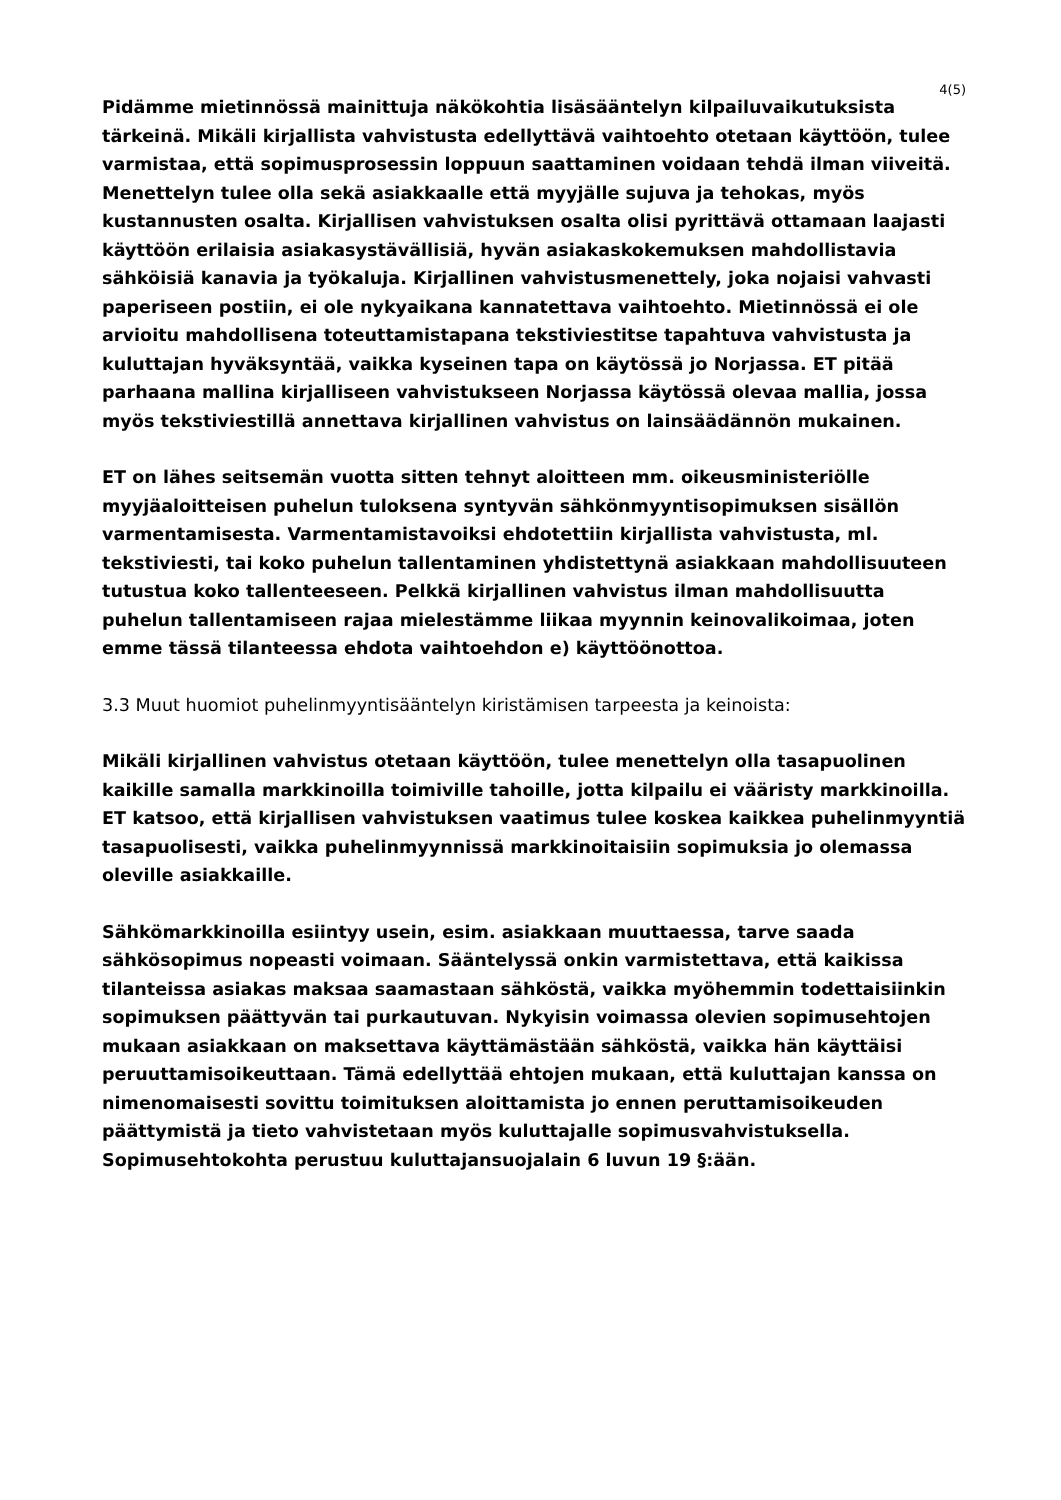4(5)
Pidämme mietinnössä mainittuja näkökohtia lisäsääntelyn kilpailuvaikutuksista tärkeinä. Mikäli kirjallista vahvistusta edellyttävä vaihtoehto otetaan käyttöön, tulee varmistaa, että sopimusprosessin loppuun saattaminen voidaan tehdä ilman viiveitä. Menettelyn tulee olla sekä asiakkaalle että myyjälle sujuva ja tehokas, myös kustannusten osalta. Kirjallisen vahvistuksen osalta olisi pyrittävä ottamaan laajasti käyttöön erilaisia asiakasystävällisiä, hyvän asiakaskokemuksen mahdollistavia sähköisiä kanavia ja työkaluja. Kirjallinen vahvistusmenettely, joka nojaisi vahvasti paperiseen postiin, ei ole nykyaikana kannatettava vaihtoehto. Mietinnössä ei ole arvioitu mahdollisena toteuttamistapana tekstiviestitse tapahtuva vahvistusta ja kuluttajan hyväksyntää, vaikka kyseinen tapa on käytössä jo Norjassa. ET pitää parhaana mallina kirjalliseen vahvistukseen Norjassa käytössä olevaa mallia, jossa myös tekstiviestillä annettava kirjallinen vahvistus on lainsäädännön mukainen.
ET on lähes seitsemän vuotta sitten tehnyt aloitteen mm. oikeusministeriölle myyjäaloitteisen puhelun tuloksena syntyvän sähkönmyyntisopimuksen sisällön varmentamisesta. Varmentamistavoiksi ehdotettiin kirjallista vahvistusta, ml. tekstiviesti, tai koko puhelun tallentaminen yhdistettynä asiakkaan mahdollisuuteen tutustua koko tallenteeseen. Pelkkä kirjallinen vahvistus ilman mahdollisuutta puhelun tallentamiseen rajaa mielestämme liikaa myynnin keinovalikoimaa, joten emme tässä tilanteessa ehdota vaihtoehdon e) käyttöönottoa.
3.3 Muut huomiot puhelinmyyntisääntelyn kiristämisen tarpeesta ja keinoista:
Mikäli kirjallinen vahvistus otetaan käyttöön, tulee menettelyn olla tasapuolinen kaikille samalla markkinoilla toimiville tahoille, jotta kilpailu ei vääristy markkinoilla. ET katsoo, että kirjallisen vahvistuksen vaatimus tulee koskea kaikkea puhelinmyyntiä tasapuolisesti, vaikka puhelinmyynnissä markkinoitaisiin sopimuksia jo olemassa oleville asiakkaille.
Sähkömarkkinoilla esiintyy usein, esim. asiakkaan muuttaessa, tarve saada sähkösopimus nopeasti voimaan. Sääntelyssä onkin varmistettava, että kaikissa tilanteissa asiakas maksaa saamastaan sähköstä, vaikka myöhemmin todettaisiinkin sopimuksen päättyvän tai purkautuvan. Nykyisin voimassa olevien sopimusehtojen mukaan asiakkaan on maksettava käyttämästään sähköstä, vaikka hän käyttäisi peruuttamisoikeuttaan. Tämä edellyttää ehtojen mukaan, että kuluttajan kanssa on nimenomaisesti sovittu toimituksen aloittamista jo ennen peruttamisoikeuden päättymistä ja tieto vahvistetaan myös kuluttajalle sopimusvahvistuksella. Sopimusehtokohta perustuu kuluttajansuojalain 6 luvun 19 §:ään.